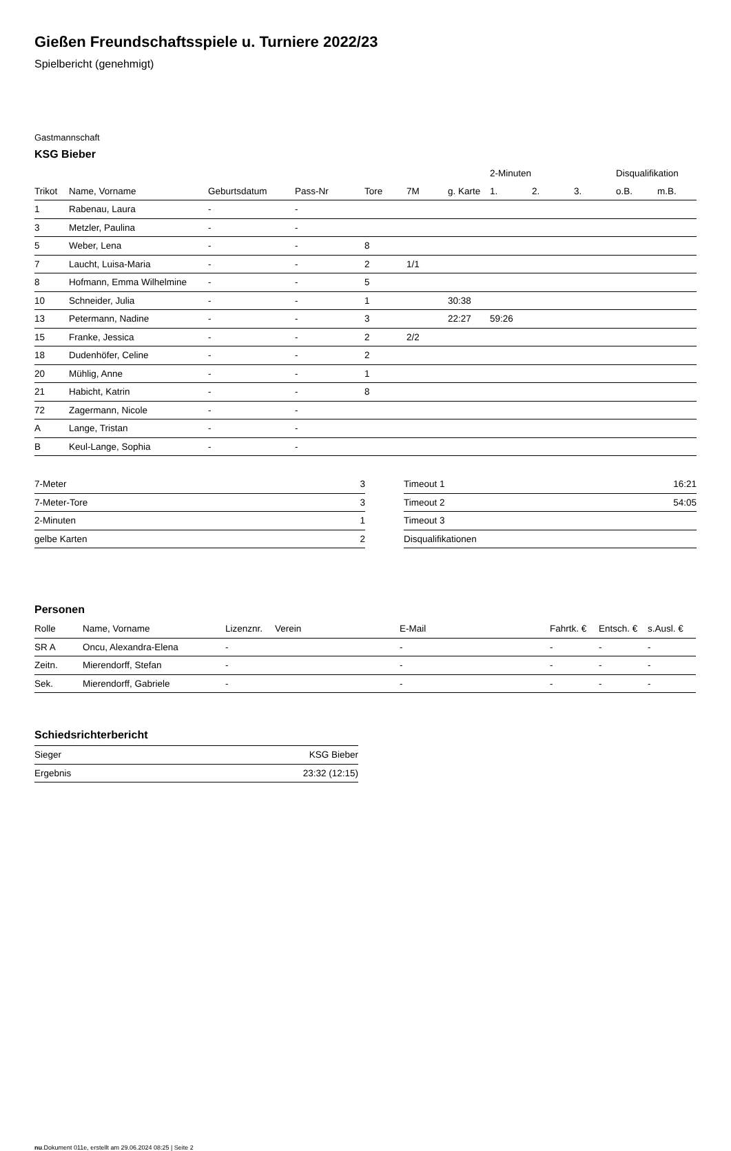Gießen Freundschaftsspiele u. Turniere 2022/23
Spielbericht (genehmigt)
Gastmannschaft
KSG Bieber
| | | | | | | | 2-Minuten | | | Disqualifikation | |
| --- | --- | --- | --- | --- | --- | --- | --- | --- | --- | --- | --- |
| Trikot | Name, Vorname | Geburtsdatum | Pass-Nr | Tore | 7M | g. Karte | 1. | 2. | 3. | o.B. | m.B. |
| 1 | Rabenau, Laura | - | - | | | | | | | | |
| 3 | Metzler, Paulina | - | - | | | | | | | | |
| 5 | Weber, Lena | - | - | 8 | | | | | | | |
| 7 | Laucht, Luisa-Maria | - | - | 2 | 1/1 | | | | | | |
| 8 | Hofmann, Emma Wilhelmine | - | - | 5 | | | | | | | |
| 10 | Schneider, Julia | - | - | 1 | | 30:38 | | | | | |
| 13 | Petermann, Nadine | - | - | 3 | | 22:27 | 59:26 | | | | |
| 15 | Franke, Jessica | - | - | 2 | 2/2 | | | | | | |
| 18 | Dudenhöfer, Celine | - | - | 2 | | | | | | | |
| 20 | Mühlig, Anne | - | - | 1 | | | | | | | |
| 21 | Habicht, Katrin | - | - | 8 | | | | | | | |
| 72 | Zagermann, Nicole | - | - | | | | | | | | |
| A | Lange, Tristan | - | - | | | | | | | | |
| B | Keul-Lange, Sophia | - | - | | | | | | | | |
| 7-Meter | 3 |
| 7-Meter-Tore | 3 |
| 2-Minuten | 1 |
| gelbe Karten | 2 |
| Timeout 1 | 16:21 |
| Timeout 2 | 54:05 |
| Timeout 3 | |
| Disqualifikationen | |
Personen
| Rolle | Name, Vorname | Lizenznr. | Verein | E-Mail | Fahrtk. € | Entsch. € | s.Ausl. € |
| --- | --- | --- | --- | --- | --- | --- | --- |
| SR A | Oncu, Alexandra-Elena | - | | - | - | - | - |
| Zeitn. | Mierendorff, Stefan | - | | - | - | - | - |
| Sek. | Mierendorff, Gabriele | - | | - | - | - | - |
Schiedsrichterbericht
| Sieger | KSG Bieber |
| Ergebnis | 23:32 (12:15) |
nu.Dokument 011e, erstellt am 29.06.2024 08:25 | Seite 2